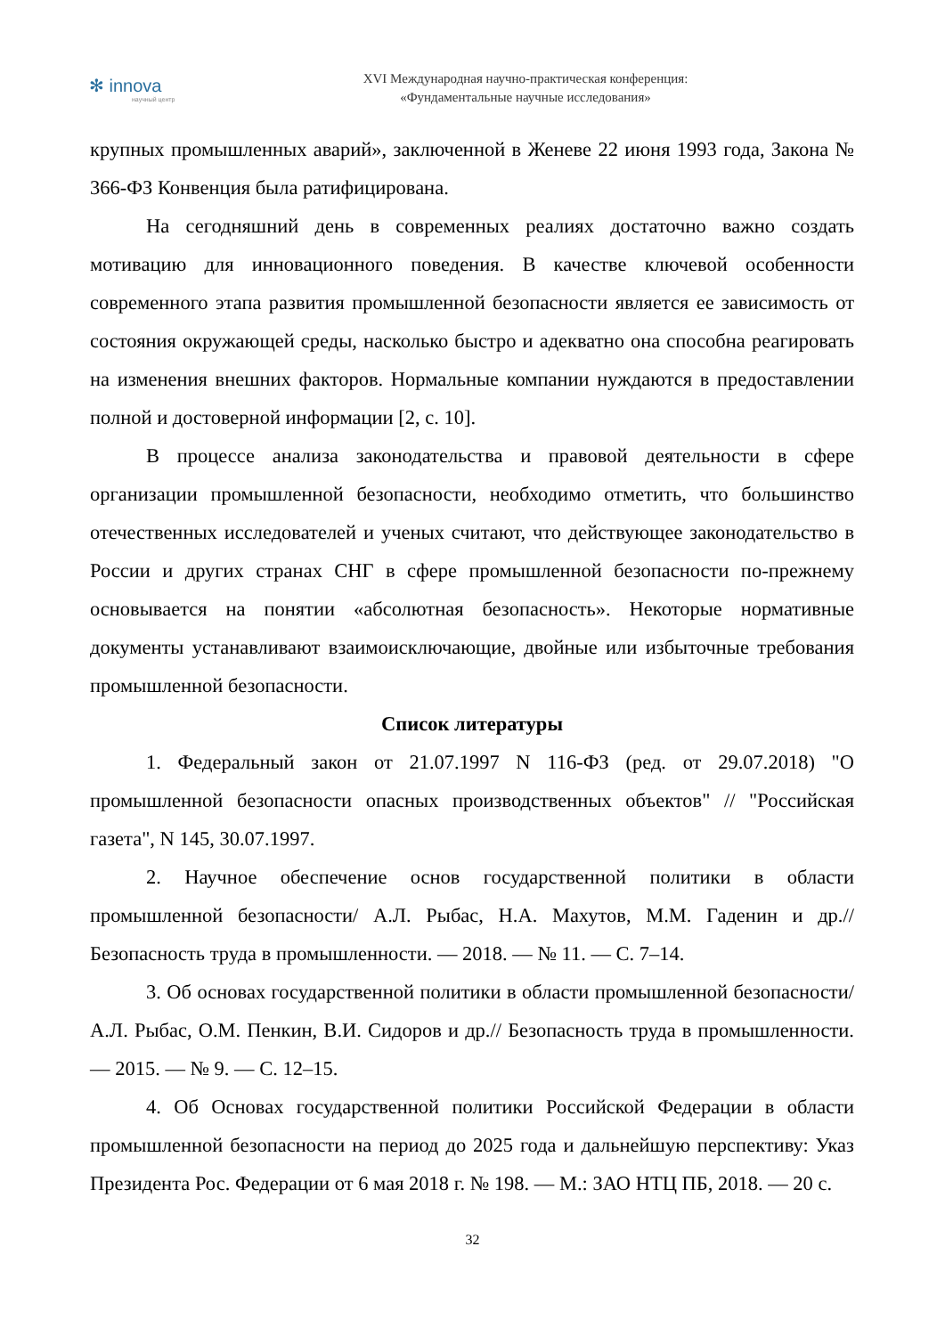✻ innova
научный центр
XVI Международная научно-практическая конференция:
«Фундаментальные научные исследования»
крупных промышленных аварий», заключенной в Женеве 22 июня 1993 года, Закона № 366-ФЗ Конвенция была ратифицирована.
На сегодняшний день в современных реалиях достаточно важно создать мотивацию для инновационного поведения. В качестве ключевой особенности современного этапа развития промышленной безопасности является ее зависимость от состояния окружающей среды, насколько быстро и адекватно она способна реагировать на изменения внешних факторов. Нормальные компании нуждаются в предоставлении полной и достоверной информации [2, с. 10].
В процессе анализа законодательства и правовой деятельности в сфере организации промышленной безопасности, необходимо отметить, что большинство отечественных исследователей и ученых считают, что действующее законодательство в России и других странах СНГ в сфере промышленной безопасности по-прежнему основывается на понятии «абсолютная безопасность». Некоторые нормативные документы устанавливают взаимоисключающие, двойные или избыточные требования промышленной безопасности.
Список литературы
1. Федеральный закон от 21.07.1997 N 116-ФЗ (ред. от 29.07.2018) "О промышленной безопасности опасных производственных объектов" // "Российская газета", N 145, 30.07.1997.
2. Научное обеспечение основ государственной политики в области промышленной безопасности/ А.Л. Рыбас, Н.А. Махутов, М.М. Гаденин и др.// Безопасность труда в промышленности. — 2018. — № 11. — С. 7–14.
3. Об основах государственной политики в области промышленной безопасности/ А.Л. Рыбас, О.М. Пенкин, В.И. Сидоров и др.// Безопасность труда в промышленности. — 2015. — № 9. — С. 12–15.
4. Об Основах государственной политики Российской Федерации в области промышленной безопасности на период до 2025 года и дальнейшую перспективу: Указ Президента Рос. Федерации от 6 мая 2018 г. № 198. — М.: ЗАО НТЦ ПБ, 2018. — 20 с.
32